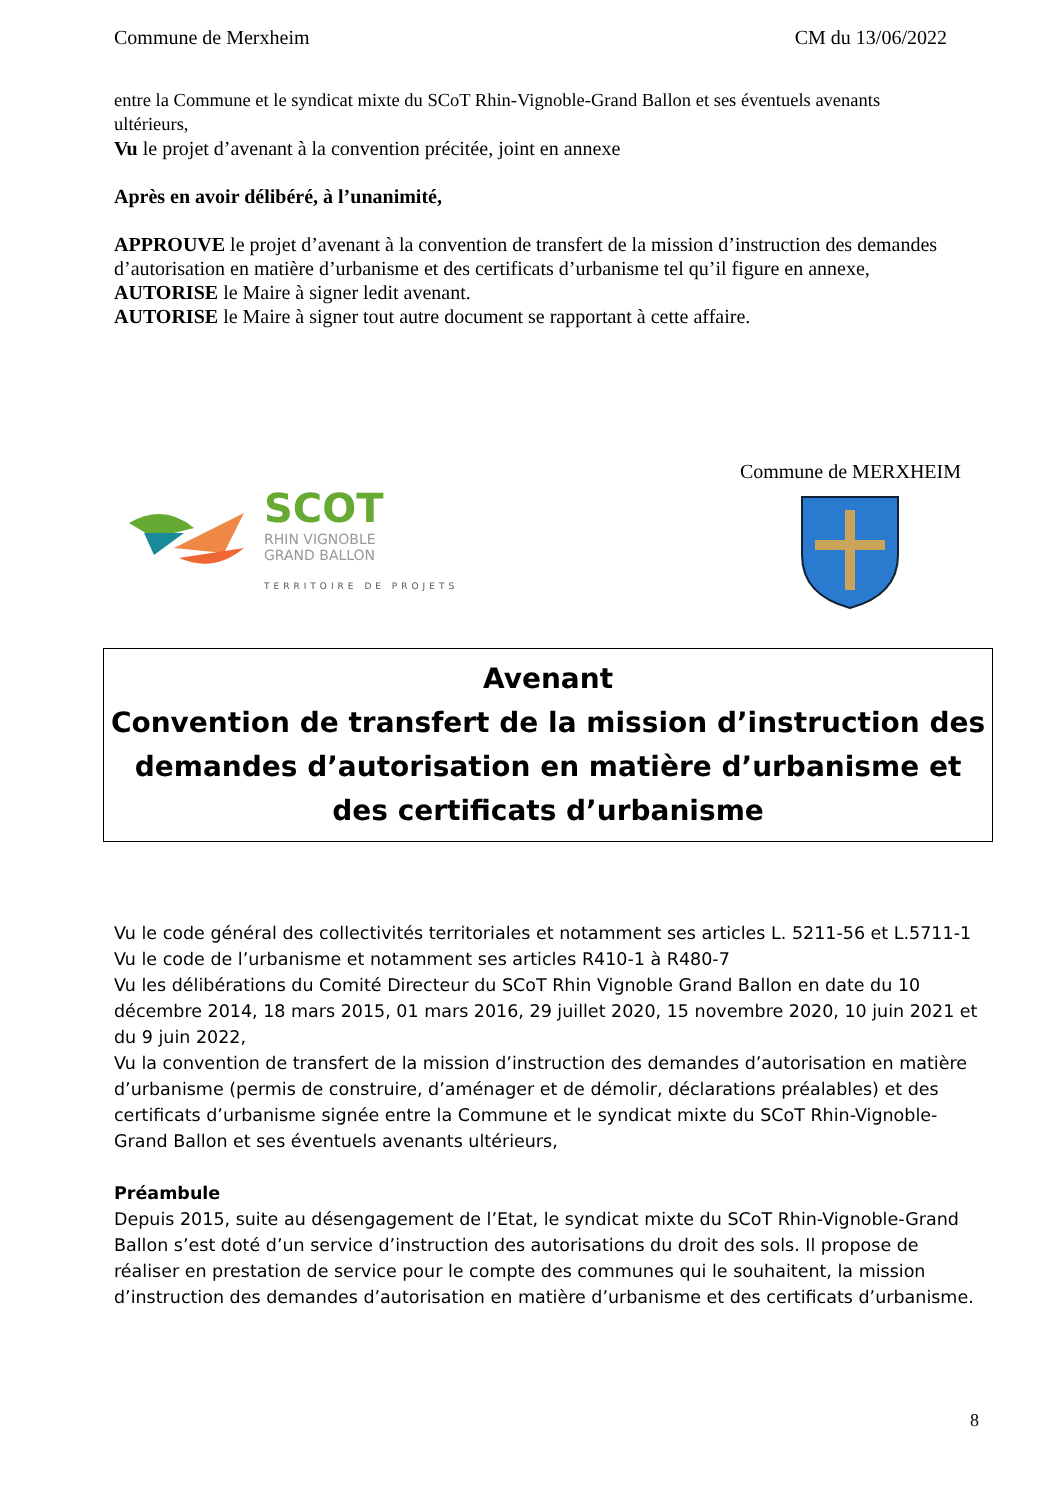Commune de Merxheim CM du 13/06/2022
entre la Commune et le syndicat mixte du SCoT Rhin-Vignoble-Grand Ballon et ses éventuels avenants ultérieurs,
Vu le projet d’avenant à la convention précitée, joint en annexe
Après en avoir délibéré, à l’unanimité,
APPROUVE le projet d’avenant à la convention de transfert de la mission d’instruction des demandes d’autorisation en matière d’urbanisme et des certificats d’urbanisme tel qu’il figure en annexe,
AUTORISE le Maire à signer ledit avenant.
AUTORISE le Maire à signer tout autre document se rapportant à cette affaire.
SCOT
RHIN VIGNOBLE
GRAND BALLON
TERRITOIRE DE PROJETS
Commune de MERXHEIM
Avenant
Convention de transfert de la mission d’instruction des demandes d’autorisation en matière d’urbanisme et des certificats d’urbanisme
Vu le code général des collectivités territoriales et notamment ses articles L. 5211-56 et L.5711-1
Vu le code de l’urbanisme et notamment ses articles R410-1 à R480-7
Vu les délibérations du Comité Directeur du SCoT Rhin Vignoble Grand Ballon en date du 10 décembre 2014, 18 mars 2015, 01 mars 2016, 29 juillet 2020, 15 novembre 2020, 10 juin 2021 et du 9 juin 2022,
Vu la convention de transfert de la mission d’instruction des demandes d’autorisation en matière d’urbanisme (permis de construire, d’aménager et de démolir, déclarations préalables) et des certificats d’urbanisme signée entre la Commune et le syndicat mixte du SCoT Rhin-Vignoble-Grand Ballon et ses éventuels avenants ultérieurs,
Préambule
Depuis 2015, suite au désengagement de l’Etat, le syndicat mixte du SCoT Rhin-Vignoble-Grand Ballon s’est doté d’un service d’instruction des autorisations du droit des sols. Il propose de réaliser en prestation de service pour le compte des communes qui le souhaitent, la mission d’instruction des demandes d’autorisation en matière d’urbanisme et des certificats d’urbanisme.
8